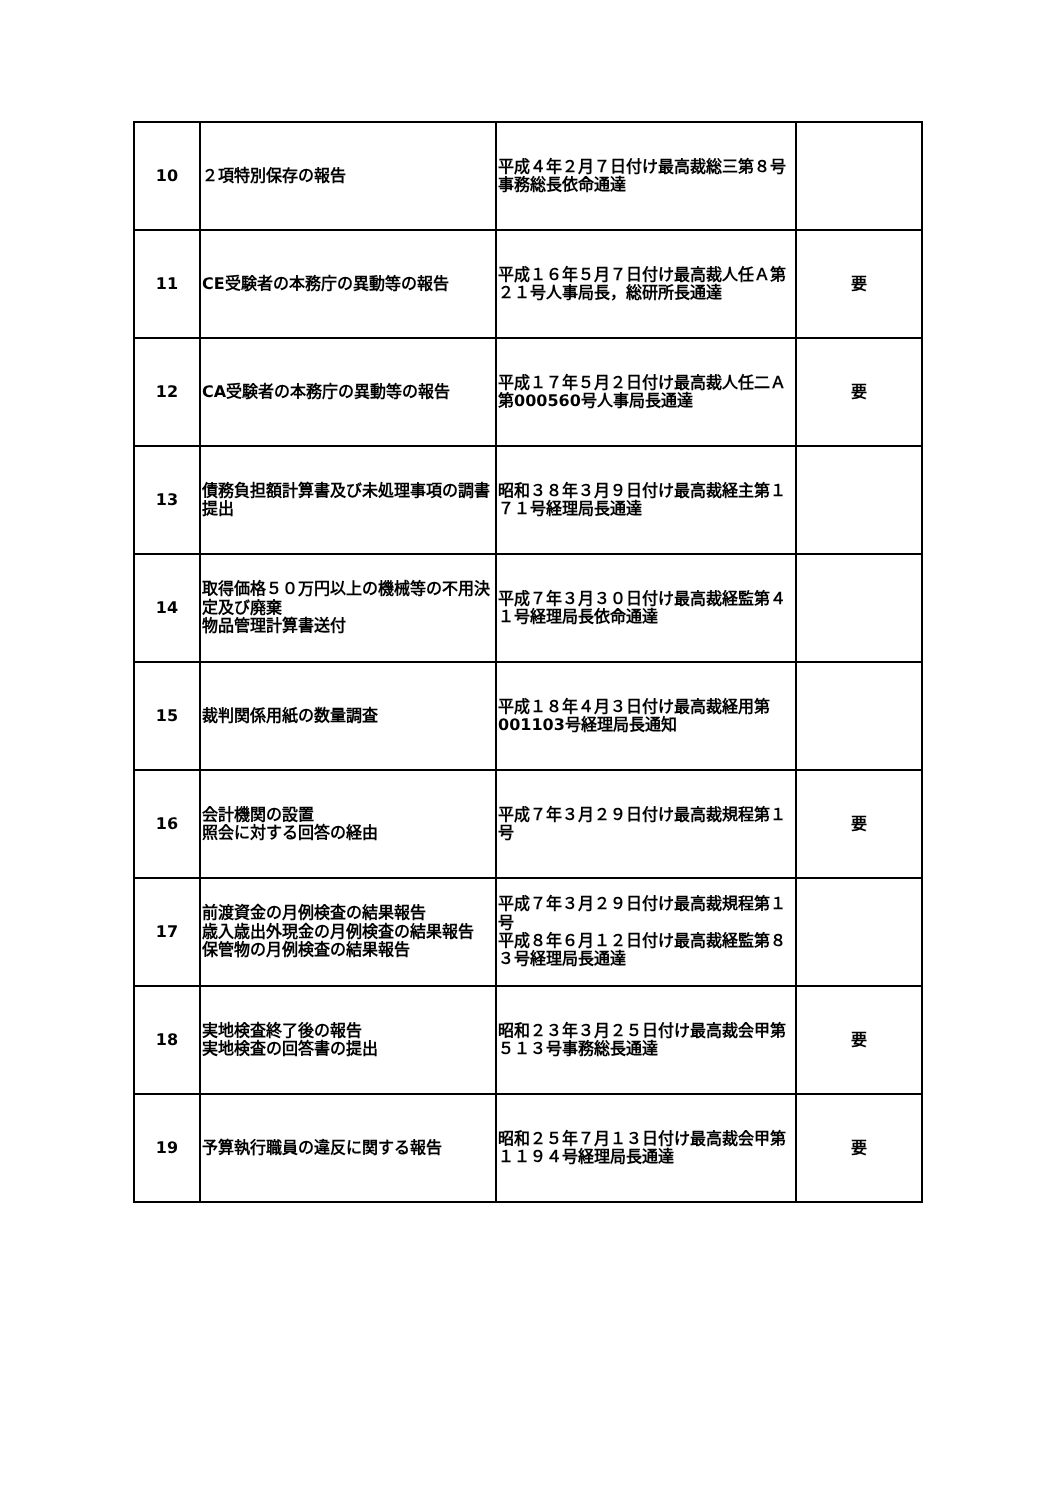| 10 | ２項特別保存の報告 | 平成４年２月７日付け最高裁総三第８号事務総長依命通達 | |
| 11 | CE受験者の本務庁の異動等の報告 | 平成１６年５月７日付け最高裁人任Ａ第２１号人事局長，総研所長通達 | 要 |
| 12 | CA受験者の本務庁の異動等の報告 | 平成１７年５月２日付け最高裁人任二Ａ第000560号人事局長通達 | 要 |
| 13 | 債務負担額計算書及び未処理事項の調書提出 | 昭和３８年３月９日付け最高裁経主第１７１号経理局長通達 | |
| 14 | 取得価格５０万円以上の機械等の不用決定及び廃棄 物品管理計算書送付 | 平成７年３月３０日付け最高裁経監第４１号経理局長依命通達 | |
| 15 | 裁判関係用紙の数量調査 | 平成１８年４月３日付け最高裁経用第001103号経理局長通知 | |
| 16 | 会計機関の設置 照会に対する回答の経由 | 平成７年３月２９日付け最高裁規程第１号 | 要 |
| 17 | 前渡資金の月例検査の結果報告 歳入歳出外現金の月例検査の結果報告 保管物の月例検査の結果報告 | 平成７年３月２９日付け最高裁規程第１号 平成８年６月１２日付け最高裁経監第８３号経理局長通達 | |
| 18 | 実地検査終了後の報告 実地検査の回答書の提出 | 昭和２３年３月２５日付け最高裁会甲第５１３号事務総長通達 | 要 |
| 19 | 予算執行職員の違反に関する報告 | 昭和２５年７月１３日付け最高裁会甲第１１９４号経理局長通達 | 要 |